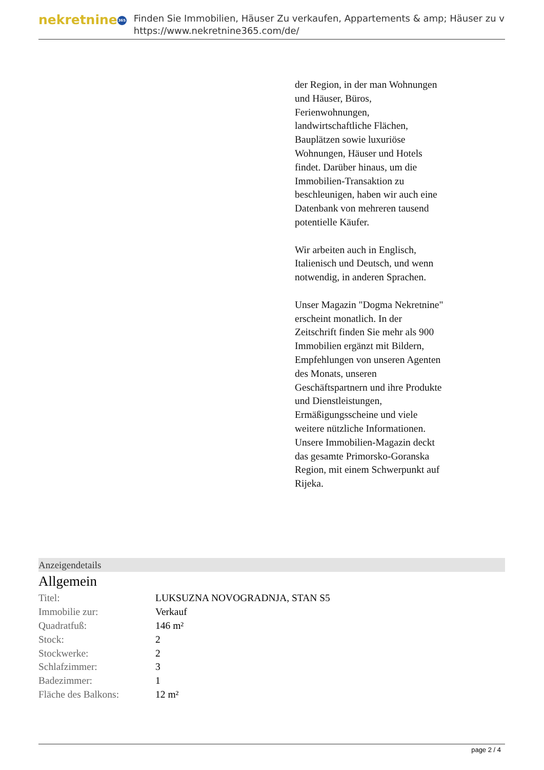nekretnine 365
Finden Sie Immobilien, Häuser Zu verkaufen, Appartements & amp; Häuser zu v
https://www.nekretnine365.com/de/
der Region, in der man Wohnungen und Häuser, Büros, Ferienwohnungen, landwirtschaftliche Flächen, Bauplätzen sowie luxuriöse Wohnungen, Häuser und Hotels findet. Darüber hinaus, um die Immobilien-Transaktion zu beschleunigen, haben wir auch eine Datenbank von mehreren tausend potentielle Käufer.
Wir arbeiten auch in Englisch, Italienisch und Deutsch, und wenn notwendig, in anderen Sprachen.
Unser Magazin "Dogma Nekretnine" erscheint monatlich. In der Zeitschrift finden Sie mehr als 900 Immobilien ergänzt mit Bildern, Empfehlungen von unseren Agenten des Monats, unseren Geschäftspartnern und ihre Produkte und Dienstleistungen, Ermäßigungsscheine und viele weitere nützliche Informationen. Unsere Immobilien-Magazin deckt das gesamte Primorsko-Goranska Region, mit einem Schwerpunkt auf Rijeka.
Anzeigendetails
Allgemein
| Titel: | LUKSUZNA NOVOGRADNJA, STAN S5 |
| Immobilie zur: | Verkauf |
| Quadratfuß: | 146 m² |
| Stock: | 2 |
| Stockwerke: | 2 |
| Schlafzimmer: | 3 |
| Badezimmer: | 1 |
| Fläche des Balkons: | 12 m² |
page 2 / 4